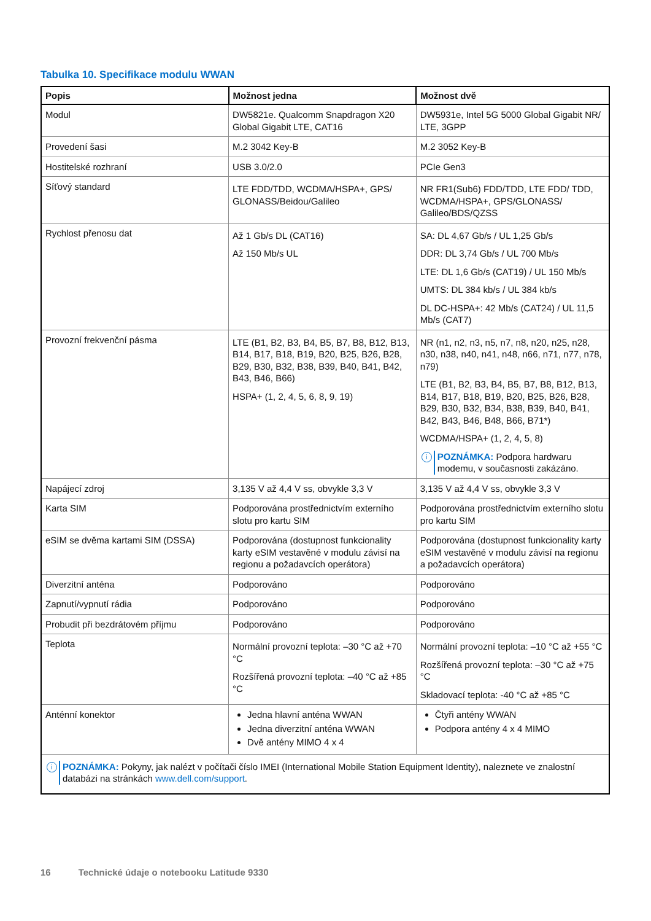Tabulka 10. Specifikace modulu WWAN
| Popis | Možnost jedna | Možnost dvě |
| --- | --- | --- |
| Modul | DW5821e. Qualcomm Snapdragon X20 Global Gigabit LTE, CAT16 | DW5931e, Intel 5G 5000 Global Gigabit NR/ LTE, 3GPP |
| Provedení šasi | M.2 3042 Key-B | M.2 3052 Key-B |
| Hostitelské rozhraní | USB 3.0/2.0 | PCIe Gen3 |
| Síťový standard | LTE FDD/TDD, WCDMA/HSPA+, GPS/ GLONASS/Beidou/Galileo | NR FR1(Sub6) FDD/TDD, LTE FDD/ TDD, WCDMA/HSPA+, GPS/GLONASS/ Galileo/BDS/QZSS |
| Rychlost přenosu dat | Až 1 Gb/s DL (CAT16) Až 150 Mb/s UL | SA: DL 4,67 Gb/s / UL 1,25 Gb/s DDR: DL 3,74 Gb/s / UL 700 Mb/s LTE: DL 1,6 Gb/s (CAT19) / UL 150 Mb/s UMTS: DL 384 kb/s / UL 384 kb/s DL DC-HSPA+: 42 Mb/s (CAT24) / UL 11,5 Mb/s (CAT7) |
| Provozní frekvenční pásma | LTE (B1, B2, B3, B4, B5, B7, B8, B12, B13, B14, B17, B18, B19, B20, B25, B26, B28, B29, B30, B32, B38, B39, B40, B41, B42, B43, B46, B66) HSPA+ (1, 2, 4, 5, 6, 8, 9, 19) | NR (n1, n2, n3, n5, n7, n8, n20, n25, n28, n30, n38, n40, n41, n48, n66, n71, n77, n78, n79) LTE (B1, B2, B3, B4, B5, B7, B8, B12, B13, B14, B17, B18, B19, B20, B25, B26, B28, B29, B30, B32, B34, B38, B39, B40, B41, B42, B43, B46, B48, B66, B71*) WCDMA/HSPA+ (1, 2, 4, 5, 8) i POZNÁMKA: Podpora hardwaru modemu, v současnosti zakázáno. |
| Napájecí zdroj | 3,135 V až 4,4 V ss, obvykle 3,3 V | 3,135 V až 4,4 V ss, obvykle 3,3 V |
| Karta SIM | Podporována prostřednictvím externího slotu pro kartu SIM | Podporována prostřednictvím externího slotu pro kartu SIM |
| eSIM se dvěma kartami SIM (DSSA) | Podporována (dostupnost funkcionality karty eSIM vestavěné v modulu závisí na regionu a požadavcích operátora) | Podporována (dostupnost funkcionality karty eSIM vestavěné v modulu závisí na regionu a požadavcích operátora) |
| Diverzitní anténa | Podporováno | Podporováno |
| Zapnutí/vypnutí rádia | Podporováno | Podporováno |
| Probudit při bezdrátovém příjmu | Podporováno | Podporováno |
| Teplota | Normální provozní teplota: –30 °C až +70 °C Rozšířená provozní teplota: –40 °C až +85 °C | Normální provozní teplota: –10 °C až +55 °C Rozšířená provozní teplota: –30 °C až +75 °C Skladovací teplota: -40 °C až +85 °C |
| Anténní konektor | Jedna hlavní anténa WWAN Jedna diverzitní anténa WWAN Dvě antény MIMO 4 x 4 | Čtyři antény WWAN Podpora antény 4 x 4 MIMO |
| i POZNÁMKA: Pokyny, jak nalézt v počítači číslo IMEI (International Mobile Station Equipment Identity), naleznete ve znalostní databázi na stránkách www.dell.com/support . | | |
16 Technické údaje o notebooku Latitude 9330